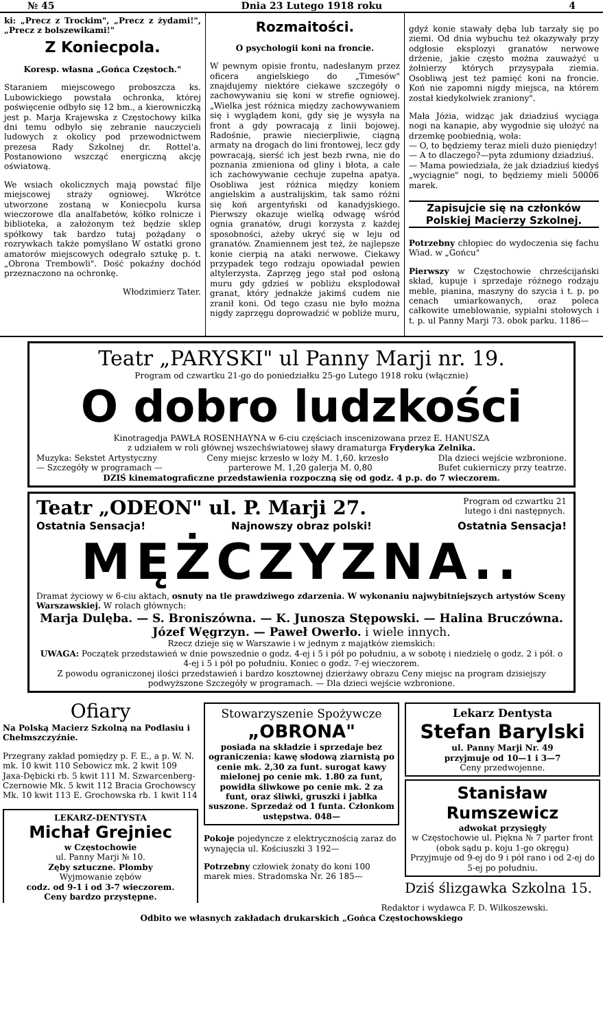№ 45 Dnia 23 Lutego 1918 roku 4
ki: „Precz z Trockim", „Precz z żydami!", „Precz z bolszewikami!"
Z Koniecpola.
Koresp. własna „Gońca Częstoch."
Staraniem miejscowego proboszcza ks. Lubowickiego powstała ochronka, której poświęcenie odbyło się 12 bm., a kierowniczką jest p. Marja Krajewska z Częstochowy kilka dni temu odbyło się zebranie nauczycieli ludowych z okolicy pod przewodnictwem prezesa Rady Szkolnej dr. Rottel'a. Postanowiono wszcząć energiczną akcję oświatową.
We wsiach okolicznych mają powstać filje miejscowej straży ogniowej. Wkrótce utworzone zostaną w Koniecpolu kursa wieczorowe dla analfabetów, kółko rolnicze i biblioteka, a założonym też będzie sklep spółkowy tak bardzo tutaj pożądany o rozrywkach także pomyślano W ostatki grono amatorów miejscowych odegrało sztukę p. t. „Obrona Trembowli". Dość pokaźny dochód przeznaczono na ochronkę.
Włodzimierz Tater.
Rozmaitości.
O psychologii koni na froncie.
W pewnym opisie frontu, nadesłanym przez oficera angielskiego do „Timesów" znajdujemy niektóre ciekawe szczegóły o zachowywaniu się koni w strefie ogniowej. „Wielka jest różnica między zachowywaniem się i wyglądem koni, gdy się je wysyła na front a gdy powracają z linii bojowej. Radośnie, prawie niecierpliwie, ciągną armaty na drogach do lini frontowej, lecz gdy powracają, sierść ich jest bezb rwna, nie do poznania zmieniona od gliny i błota, a całe ich zachowywanie cechuje zupełna apatya. Osobliwa jest różnica między koniem angielskim a australijskim, tak samo różni się koń argentyński od kanadyjskiego. Pierwszy okazuje wielką odwagę wśród ognia granatów, drugi korzysta z każdej sposobności, ażeby ukryć się w leju od granatów. Znamiennem jest też, że najlepsze konie cierpią na ataki nerwowe. Ciekawy przypadek tego rodzaju opowiadał pewien altylerzysta. Zaprzęg jego stał pod osłoną muru gdy gdzieś w pobliżu eksplodował granat, który jednakże jakimś cudem nie zranił koni. Od tego czasu nie było można nigdy zaprzęgu doprowadzić w pobliże muru,
gdyż konie stawały dęba lub tarzały się po ziemi. Od dnia wybuchu też okazywały przy odgłosie eksplozyi granatów nerwowe drżenie, jakie często można zauważyć u żołnierzy których przysypała ziemia. Osobliwą jest też pamięć koni na froncie. Koń nie zapomni nigdy miejsca, na którem został kiedykolwiek zraniony".
Mała Józia, widząc jak dziadziuś wyciąga nogi na kanapie, aby wygodnie się ułożyć na drzemkę poobiednią, woła:
— O, to będziemy teraz mieli dużo pieniędzy!
— A to dlaczego?—pyta zdumiony dziadziuś.
— Mama powiedziała, że jak dziadziuś kiedyś „wyciągnie" nogi, to będziemy mieli 50006 marek.
Zapisujcie się na członków Polskiej Macierzy Szkolnej.
Potrzebny chłopiec do wydoczenia się fachu Wiad. w „Gońcu"
Pierwszy w Częstochowie chrześcijański skład, kupuje i sprzedaje różnego rodzaju meble, pianina, maszyny do szycia i t. p. po cenach umiarkowanych, oraz poleca całkowite umeblowanie, sypialni stołowych i t. p. ul Panny Marji 73. obok parku. 1186—
Teatr „PARYSKI" ul Panny Marji nr. 19.
Program od czwartku 21-go do poniedziałku 25-go Lutego 1918 roku (włącznie)
O dobro ludzkości
Kinotragedja PAWŁA ROSENHAYNA w 6-ciu częściach inscenizowana przez E. HANUSZA
z udziałem w roli głównej wszechświatowej sławy dramaturga Fryderyka Zelnika.
Muzyka: Sekstet Artystyczny Ceny miejsc krzesło w loży M. 1,60. krzesło Dla dzieci wejście wzbronione.
— Szczegóły w programach — parterowe M. 1,20 galerja M. 0,80 Bufet cukierniczy przy teatrze.
DZIŚ kinematograficzne przedstawienia rozpoczną się od godz. 4 p.p. do 7 wieczorem.
Teatr „ODEON" ul. P. Marji 27. Program od czwartku 21
lutego i dni następnych.
Ostatnia Sensacja! Najnowszy obraz polski! Ostatnia Sensacja!
MĘŻCZYZNA..
Dramat życiowy w 6-ciu aktach, osnuty na tle prawdziwego zdarzenia. W wykonaniu najwybitniejszych artystów Sceny Warszawskiej. W rolach głównych:
Marja Dulęba. — S. Broniszówna. — K. Junosza Stępowski. — Halina Bruczówna.
Józef Węgrzyn. — Paweł Owerło. i wiele innych.
Rzecz dzieje się w Warszawie i w jednym z majątków ziemskich:
UWAGA: Początek przedstawień w dnie powszednie o godz. 4-ej i 5 i pół po południu, a w sobotę i niedzielę o godz. 2 i pół. o 4-ej i 5 i pół po południu. Koniec o godz. 7-ej wieczorem.
Z powodu ograniczonej ilości przedstawień i bardzo kosztownej dzierżawy obrazu Ceny miejsc na program dzisiejszy podwyższone Szczegóły w programach. — Dla dzieci wejście wzbronione.
Ofiary
Na Polską Macierz Szkolną na Podlasiu i Chełmszczyźnie.
Przegrany zakład pomiędzy p. F. E., a p. W. N. mk. 10 kwit 110 Sebowicz mk. 2 kwit 109 Jaxa-Dębicki rb. 5 kwit 111 M. Szwarcenberg-Czernowie Mk. 5 kwit 112 Bracia Grochowscy Mk. 10 kwit 113 E. Grochowska rb. 1 kwit 114
LEKARZ-DENTYSTA
Michał Grejniec
w Częstochowie
ul. Panny Marji № 10.
Zęby sztuczne. Plomby
Wyjmowanie zębów
codz. od 9-1 i od 3-7 wieczorem.
Ceny bardzo przystępne.
Stowarzyszenie Spożywcze
„OBRONA"
posiada na składzie i sprzedaje bez ograniczenia: kawę słodową ziarnistą po cenie mk. 2,30 za funt. surogat kawy mielonej po cenie mk. 1.80 za funt, powidła śliwkowe po cenie mk. 2 za funt, oraz śliwki, gruszki i jabłka suszone. Sprzedaż od 1 funta. Członkom ustępstwa. 048—
Pokoje pojedyncze z elektrycznością zaraz do wynajęcia ul. Kościuszki 3 192—
Potrzebny człowiek żonaty do koni 100 marek mies. Stradomska Nr. 26 185—
Lekarz Dentysta
Stefan Barylski
ul. Panny Marji Nr. 49
przyjmuje od 10—1 i 3—7
Ceny przedwojenne.
Stanisław Rumszewicz
adwokat przysięgły
w Częstochowie ul. Piękna № 7 parter front (obok sądu p. koju 1-go okręgu)
Przyjmuje od 9-ej do 9 i pół rano i od 2-ej do 5-ej po południu.
Dziś ślizgawka Szkolna 15.
Redaktor i wydawca F. D. Wilkoszewski.
Odbito we własnych zakładach drukarskich „Gońca Częstochowskiego